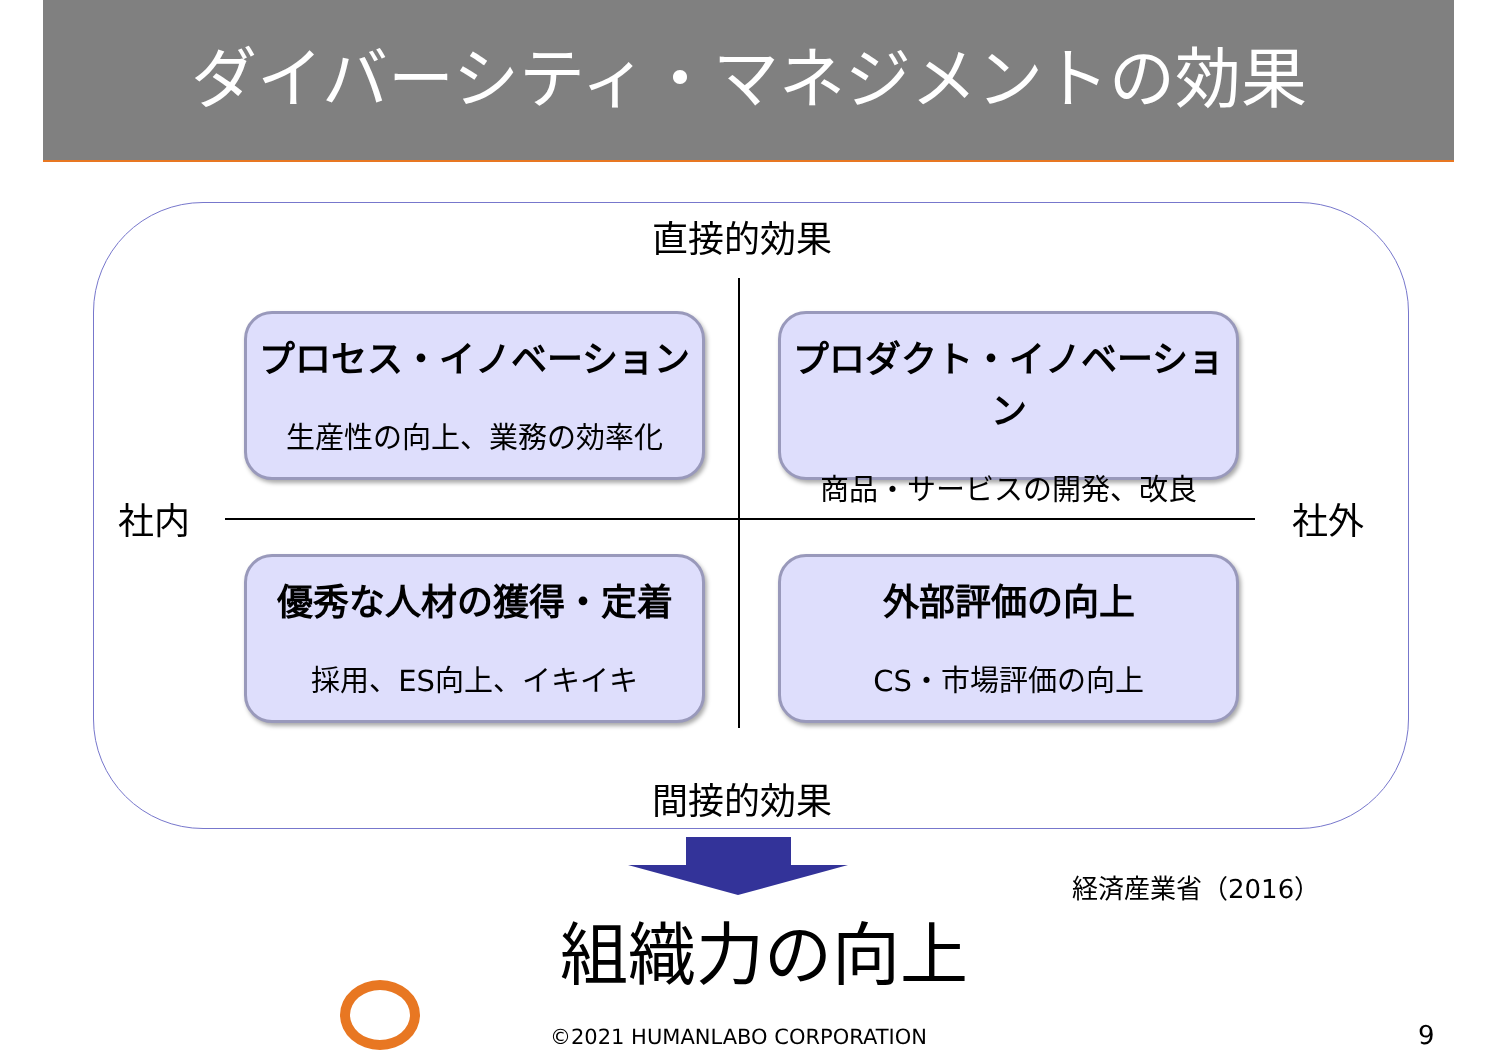ダイバーシティ・マネジメントの効果
直接的効果
プロセス・イノベーション
生産性の向上、業務の効率化
プロダクト・イノベーション
商品・サービスの開発、改良
社内 社外
優秀な人材の獲得・定着
採用、ES向上、イキイキ
外部評価の向上
CS・市場評価の向上
間接的効果
経済産業省（2016）
組織力の向上
©2021 HUMANLABO CORPORATION 9